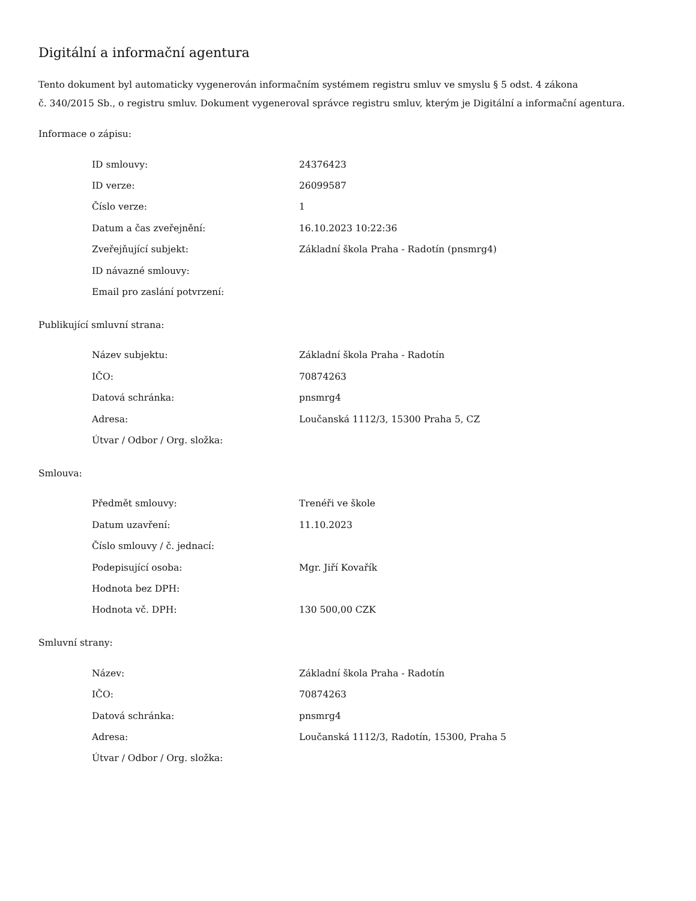Digitální a informační agentura
Tento dokument byl automaticky vygenerován informačním systémem registru smluv ve smyslu § 5 odst. 4 zákona
č. 340/2015 Sb., o registru smluv. Dokument vygeneroval správce registru smluv, kterým je Digitální a informační agentura.
Informace o zápisu:
| ID smlouvy: | 24376423 |
| ID verze: | 26099587 |
| Číslo verze: | 1 |
| Datum a čas zveřejnění: | 16.10.2023 10:22:36 |
| Zveřejňující subjekt: | Základní škola Praha - Radotín (pnsmrg4) |
| ID návazné smlouvy: | |
| Email pro zaslání potvrzení: | |
Publikující smluvní strana:
| Název subjektu: | Základní škola Praha - Radotín |
| IČO: | 70874263 |
| Datová schránka: | pnsmrg4 |
| Adresa: | Loučanská 1112/3, 15300 Praha 5, CZ |
| Útvar / Odbor / Org. složka: | |
Smlouva:
| Předmět smlouvy: | Trenéři ve škole |
| Datum uzavření: | 11.10.2023 |
| Číslo smlouvy / č. jednací: | |
| Podepisující osoba: | Mgr. Jiří Kovařík |
| Hodnota bez DPH: | |
| Hodnota vč. DPH: | 130 500,00 CZK |
Smluvní strany:
| Název: | Základní škola Praha - Radotín |
| IČO: | 70874263 |
| Datová schránka: | pnsmrg4 |
| Adresa: | Loučanská 1112/3, Radotín, 15300, Praha 5 |
| Útvar / Odbor / Org. složka: | |